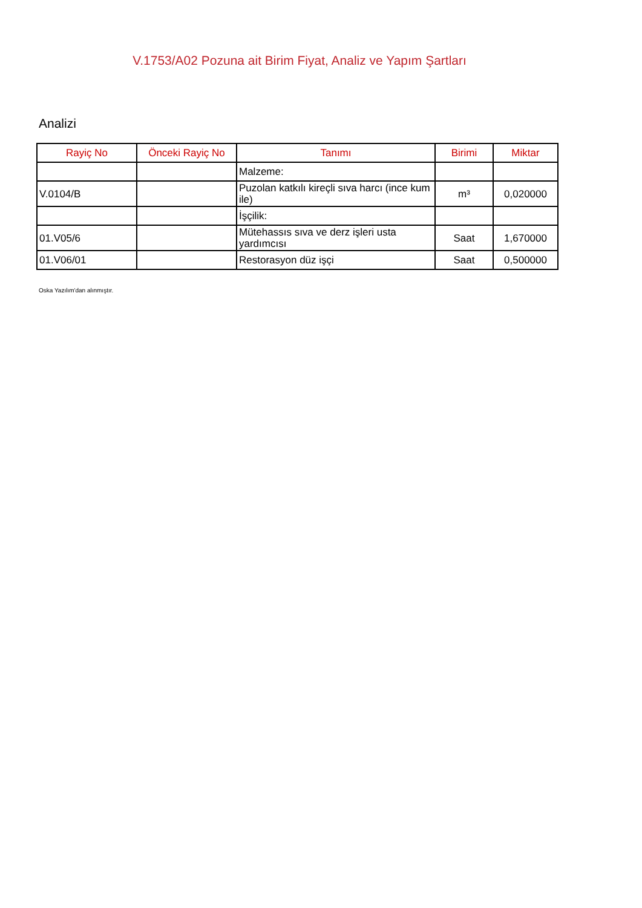V.1753/A02 Pozuna ait Birim Fiyat, Analiz ve Yapım Şartları
Analizi
| Rayiç No | Önceki Rayiç No | Tanımı | Birimi | Miktar |
| --- | --- | --- | --- | --- |
| | | Malzeme: | | |
| V.0104/B | | Puzolan katkılı kireçli sıva harcı (ince kum ile) | m³ | 0,020000 |
| | | İşçilik: | | |
| 01.V05/6 | | Mütehassıs sıva ve derz işleri usta yardımcısı | Saat | 1,670000 |
| 01.V06/01 | | Restorasyon düz işçi | Saat | 0,500000 |
Oska Yazılım'dan alınmıştır.